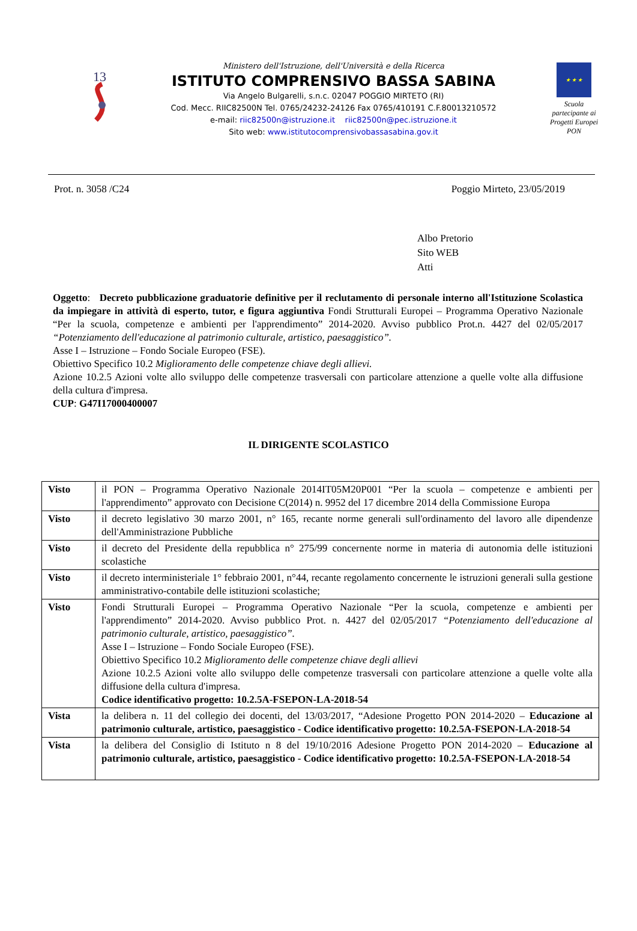13
Ministero dell'Istruzione, dell'Università e della Ricerca
ISTITUTO COMPRENSIVO BASSA SABINA
Via Angelo Bulgarelli, s.n.c. 02047 POGGIO MIRTETO (RI)
Cod. Mecc. RIIC82500N Tel. 0765/24232-24126 Fax 0765/410191 C.F.80013210572
e-mail: riic82500n@istruzione.it riic82500n@pec.istruzione.it
Sito web: www.istitutocomprensivobassasabina.gov.it
★ ★ ★
Scuola partecipante ai Progetti Europei PON
Prot. n. 3058 /C24 Poggio Mirteto, 23/05/2019
Albo Pretorio
Sito WEB
Atti
Oggetto: Decreto pubblicazione graduatorie definitive per il reclutamento di personale interno all'Istituzione Scolastica da impiegare in attività di esperto, tutor, e figura aggiuntiva Fondi Strutturali Europei – Programma Operativo Nazionale “Per la scuola, competenze e ambienti per l'apprendimento” 2014-2020. Avviso pubblico Prot.n. 4427 del 02/05/2017 “Potenziamento dell'educazione al patrimonio culturale, artistico, paesaggistico”.
Asse I – Istruzione – Fondo Sociale Europeo (FSE).
Obiettivo Specifico 10.2 Miglioramento delle competenze chiave degli allievi.
Azione 10.2.5 Azioni volte allo sviluppo delle competenze trasversali con particolare attenzione a quelle volte alla diffusione della cultura d'impresa.
CUP: G47I17000400007
IL DIRIGENTE SCOLASTICO
| Visto | il PON – Programma Operativo Nazionale 2014IT05M20P001 “Per la scuola – competenze e ambienti per l'apprendimento” approvato con Decisione C(2014) n. 9952 del 17 dicembre 2014 della Commissione Europa |
| Visto | il decreto legislativo 30 marzo 2001, n° 165, recante norme generali sull'ordinamento del lavoro alle dipendenze dell'Amministrazione Pubbliche |
| Visto | il decreto del Presidente della repubblica n° 275/99 concernente norme in materia di autonomia delle istituzioni scolastiche |
| Visto | il decreto interministeriale 1° febbraio 2001, n°44, recante regolamento concernente le istruzioni generali sulla gestione amministrativo-contabile delle istituzioni scolastiche; |
| Visto | Fondi Strutturali Europei – Programma Operativo Nazionale “Per la scuola, competenze e ambienti per l'apprendimento” 2014-2020. Avviso pubblico Prot. n. 4427 del 02/05/2017 “Potenziamento dell'educazione al patrimonio culturale, artistico, paesaggistico”. Asse I – Istruzione – Fondo Sociale Europeo (FSE). Obiettivo Specifico 10.2 Miglioramento delle competenze chiave degli allievi Azione 10.2.5 Azioni volte allo sviluppo delle competenze trasversali con particolare attenzione a quelle volte alla diffusione della cultura d'impresa. Codice identificativo progetto: 10.2.5A-FSEPON-LA-2018-54 |
| Vista | la delibera n. 11 del collegio dei docenti, del 13/03/2017, “Adesione Progetto PON 2014-2020 – Educazione al patrimonio culturale, artistico, paesaggistico - Codice identificativo progetto: 10.2.5A-FSEPON-LA-2018-54 |
| Vista | la delibera del Consiglio di Istituto n 8 del 19/10/2016 Adesione Progetto PON 2014-2020 – Educazione al patrimonio culturale, artistico, paesaggistico - Codice identificativo progetto: 10.2.5A-FSEPON-LA-2018-54 |